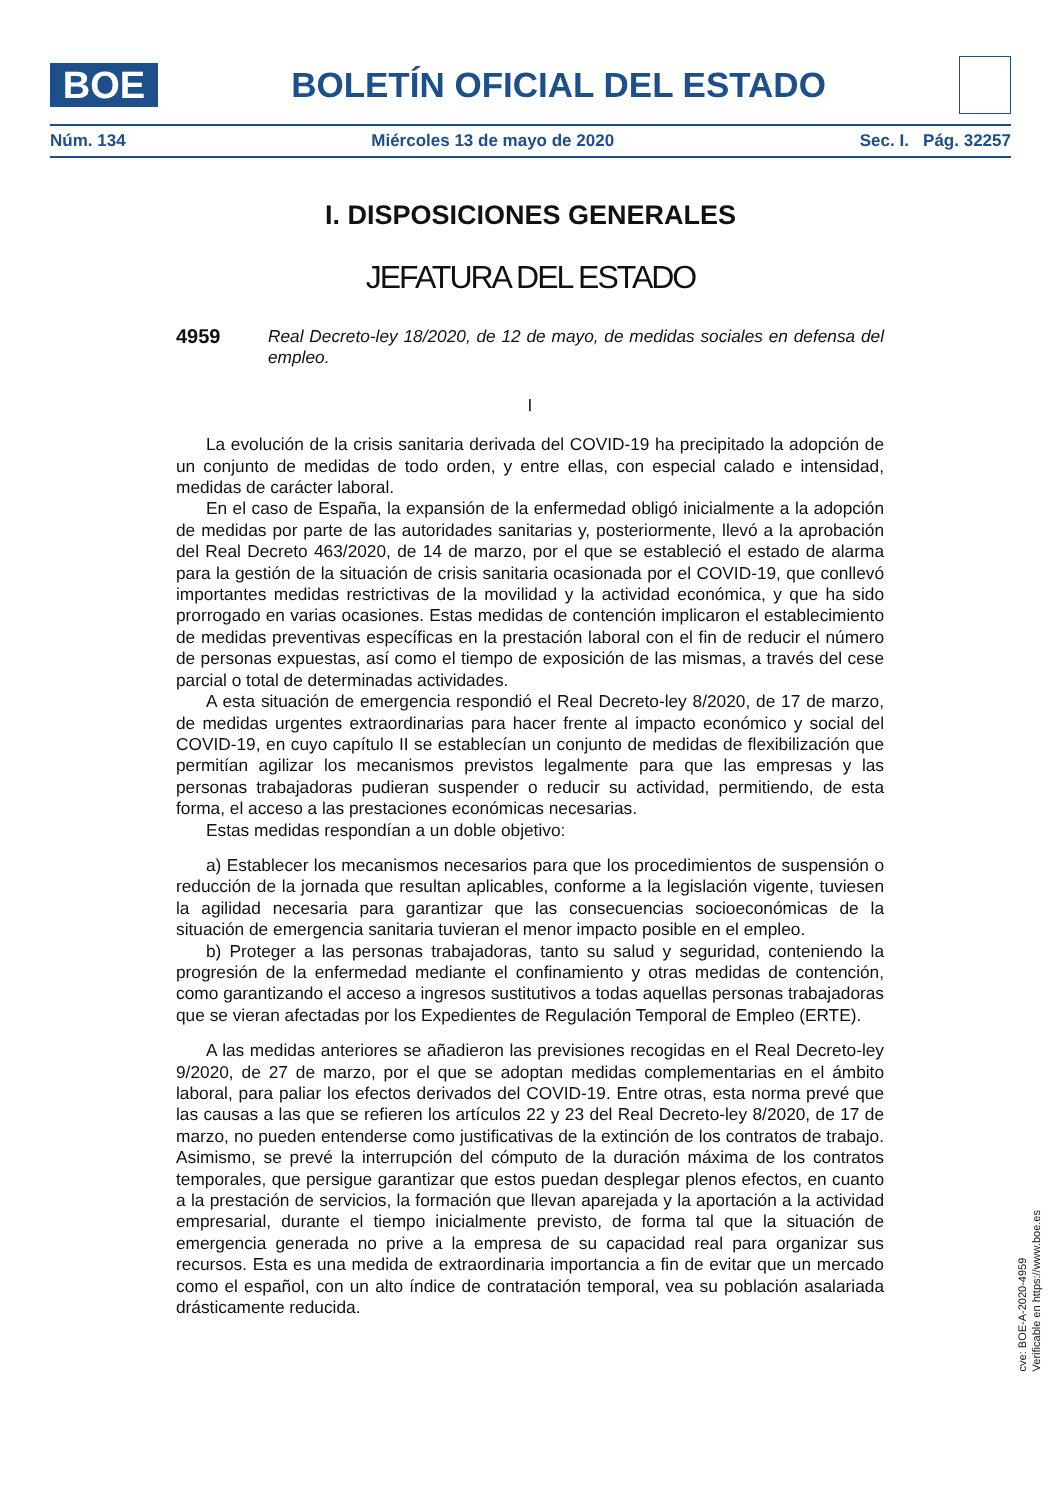BOE
BOLETÍN OFICIAL DEL ESTADO
Núm. 134 Miércoles 13 de mayo de 2020 Sec. I. Pág. 32257
I. DISPOSICIONES GENERALES
JEFATURA DEL ESTADO
4959 Real Decreto-ley 18/2020, de 12 de mayo, de medidas sociales en defensa del empleo.
I
La evolución de la crisis sanitaria derivada del COVID-19 ha precipitado la adopción de un conjunto de medidas de todo orden, y entre ellas, con especial calado e intensidad, medidas de carácter laboral.
En el caso de España, la expansión de la enfermedad obligó inicialmente a la adopción de medidas por parte de las autoridades sanitarias y, posteriormente, llevó a la aprobación del Real Decreto 463/2020, de 14 de marzo, por el que se estableció el estado de alarma para la gestión de la situación de crisis sanitaria ocasionada por el COVID-19, que conllevó importantes medidas restrictivas de la movilidad y la actividad económica, y que ha sido prorrogado en varias ocasiones. Estas medidas de contención implicaron el establecimiento de medidas preventivas específicas en la prestación laboral con el fin de reducir el número de personas expuestas, así como el tiempo de exposición de las mismas, a través del cese parcial o total de determinadas actividades.
A esta situación de emergencia respondió el Real Decreto-ley 8/2020, de 17 de marzo, de medidas urgentes extraordinarias para hacer frente al impacto económico y social del COVID-19, en cuyo capítulo II se establecían un conjunto de medidas de flexibilización que permitían agilizar los mecanismos previstos legalmente para que las empresas y las personas trabajadoras pudieran suspender o reducir su actividad, permitiendo, de esta forma, el acceso a las prestaciones económicas necesarias.
Estas medidas respondían a un doble objetivo:
a) Establecer los mecanismos necesarios para que los procedimientos de suspensión o reducción de la jornada que resultan aplicables, conforme a la legislación vigente, tuviesen la agilidad necesaria para garantizar que las consecuencias socioeconómicas de la situación de emergencia sanitaria tuvieran el menor impacto posible en el empleo.
b) Proteger a las personas trabajadoras, tanto su salud y seguridad, conteniendo la progresión de la enfermedad mediante el confinamiento y otras medidas de contención, como garantizando el acceso a ingresos sustitutivos a todas aquellas personas trabajadoras que se vieran afectadas por los Expedientes de Regulación Temporal de Empleo (ERTE).
A las medidas anteriores se añadieron las previsiones recogidas en el Real Decreto-ley 9/2020, de 27 de marzo, por el que se adoptan medidas complementarias en el ámbito laboral, para paliar los efectos derivados del COVID-19. Entre otras, esta norma prevé que las causas a las que se refieren los artículos 22 y 23 del Real Decreto-ley 8/2020, de 17 de marzo, no pueden entenderse como justificativas de la extinción de los contratos de trabajo. Asimismo, se prevé la interrupción del cómputo de la duración máxima de los contratos temporales, que persigue garantizar que estos puedan desplegar plenos efectos, en cuanto a la prestación de servicios, la formación que llevan aparejada y la aportación a la actividad empresarial, durante el tiempo inicialmente previsto, de forma tal que la situación de emergencia generada no prive a la empresa de su capacidad real para organizar sus recursos. Esta es una medida de extraordinaria importancia a fin de evitar que un mercado como el español, con un alto índice de contratación temporal, vea su población asalariada drásticamente reducida.
cve: BOE-A-2020-4959
Verificable en https://www.boe.es